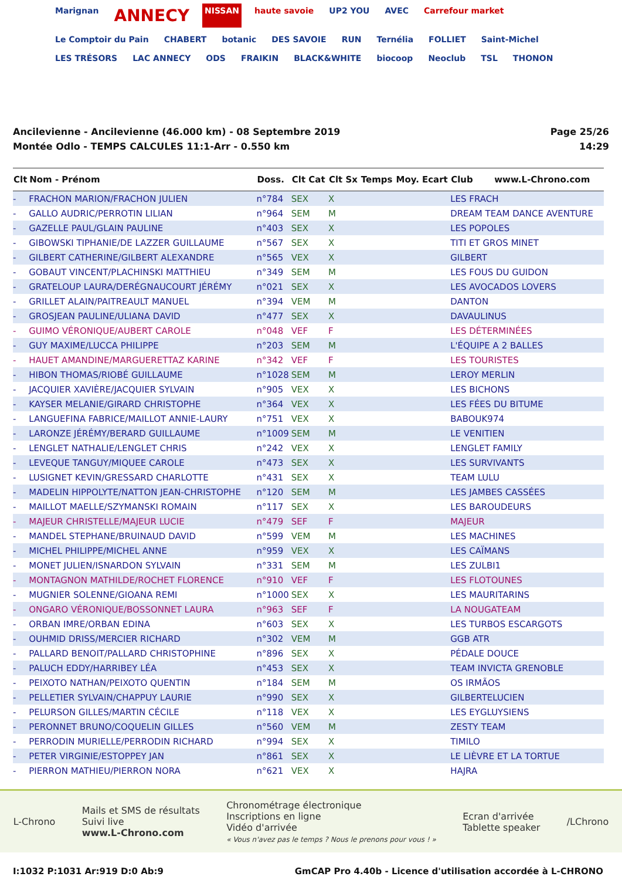Marignan ANNECY NISSAN haute savoie UP2 YOU AVEC Carrefour market Le Comptoir du Pain CHABERT botanic DES SAVOIE RUN Ternélia FOLLIET Saint-Michel LES TRÉSORS LAC ANNECY ODS FRAIKIN BLACK&WHITE biocoop Neoclub TSL THONON
Ancilevienne - Ancilevienne (46.000 km) - 08 Septembre 2019
Montée Odlo - TEMPS CALCULES 11:1-Arr - 0.550 km
Page 25/26
14:29
| Clt | Nom - Prénom | Doss. | Clt Cat | Clt Sx | Temps | Moy. | Ecart | Club www.L-Chrono.com |
| --- | --- | --- | --- | --- | --- | --- | --- | --- |
| - | FRACHON MARION/FRACHON JULIEN | n°784 | SEX | X | | | | LES FRACH |
| - | GALLO AUDRIC/PERROTIN LILIAN | n°964 | SEM | M | | | | DREAM TEAM DANCE AVENTURE |
| - | GAZELLE PAUL/GLAIN PAULINE | n°403 | SEX | X | | | | LES POPOLES |
| - | GIBOWSKI TIPHANIE/DE LAZZER GUILLAUME | n°567 | SEX | X | | | | TITI ET GROS MINET |
| - | GILBERT CATHERINE/GILBERT ALEXANDRE | n°565 | VEX | X | | | | GILBERT |
| - | GOBAUT VINCENT/PLACHINSKI MATTHIEU | n°349 | SEM | M | | | | LES FOUS DU GUIDON |
| - | GRATELOUP LAURA/DERÉGNAUCOURT JÉRÉMY | n°021 | SEX | X | | | | LES AVOCADOS LOVERS |
| - | GRILLET ALAIN/PAITREAULT MANUEL | n°394 | VEM | M | | | | DANTON |
| - | GROSJEAN PAULINE/ULIANA DAVID | n°477 | SEX | X | | | | DAVAULINUS |
| - | GUIMO VÉRONIQUE/AUBERT CAROLE | n°048 | VEF | F | | | | LES DÉTERMINÉES |
| - | GUY MAXIME/LUCCA PHILIPPE | n°203 | SEM | M | | | | L'ÉQUIPE A 2 BALLES |
| - | HAUET AMANDINE/MARGUERETTAZ KARINE | n°342 | VEF | F | | | | LES TOURISTES |
| - | HIBON THOMAS/RIOBÉ GUILLAUME | n°1028 | SEM | M | | | | LEROY MERLIN |
| - | JACQUIER XAVIÈRE/JACQUIER SYLVAIN | n°905 | VEX | X | | | | LES BICHONS |
| - | KAYSER MELANIE/GIRARD CHRISTOPHE | n°364 | VEX | X | | | | LES FÉES DU BITUME |
| - | LANGUEFINA FABRICE/MAILLOT ANNIE-LAURY | n°751 | VEX | X | | | | BABOUK974 |
| - | LARONZE JÉRÉMY/BERARD GUILLAUME | n°1009 | SEM | M | | | | LE VENITIEN |
| - | LENGLET NATHALIE/LENGLET CHRIS | n°242 | VEX | X | | | | LENGLET FAMILY |
| - | LEVEQUE TANGUY/MIQUEE CAROLE | n°473 | SEX | X | | | | LES SURVIVANTS |
| - | LUSIGNET KEVIN/GRESSARD CHARLOTTE | n°431 | SEX | X | | | | TEAM LULU |
| - | MADELIN HIPPOLYTE/NATTON JEAN-CHRISTOPHE | n°120 | SEM | M | | | | LES JAMBES CASSÉES |
| - | MAILLOT MAELLE/SZYMANSKI ROMAIN | n°117 | SEX | X | | | | LES BAROUDEURS |
| - | MAJEUR CHRISTELLE/MAJEUR LUCIE | n°479 | SEF | F | | | | MAJEUR |
| - | MANDEL STEPHANE/BRUINAUD DAVID | n°599 | VEM | M | | | | LES MACHINES |
| - | MICHEL PHILIPPE/MICHEL ANNE | n°959 | VEX | X | | | | LES CAÏMANS |
| - | MONET JULIEN/ISNARDON SYLVAIN | n°331 | SEM | M | | | | LES ZULBI1 |
| - | MONTAGNON MATHILDE/ROCHET FLORENCE | n°910 | VEF | F | | | | LES FLOTOUNES |
| - | MUGNIER SOLENNE/GIOANA REMI | n°1000 | SEX | X | | | | LES MAURITARINS |
| - | ONGARO VÉRONIQUE/BOSSONNET LAURA | n°963 | SEF | F | | | | LA NOUGATEAM |
| - | ORBAN IMRE/ORBAN EDINA | n°603 | SEX | X | | | | LES TURBOS ESCARGOTS |
| - | OUHMID DRISS/MERCIER RICHARD | n°302 | VEM | M | | | | GGB ATR |
| - | PALLARD BENOIT/PALLARD CHRISTOPHINE | n°896 | SEX | X | | | | PÉDALE DOUCE |
| - | PALUCH EDDY/HARRIBEY LÉA | n°453 | SEX | X | | | | TEAM INVICTA GRENOBLE |
| - | PEIXOTO NATHAN/PEIXOTO QUENTIN | n°184 | SEM | M | | | | OS IRMÃOS |
| - | PELLETIER SYLVAIN/CHAPPUY LAURIE | n°990 | SEX | X | | | | GILBERTELUCIEN |
| - | PELURSON GILLES/MARTIN CÉCILE | n°118 | VEX | X | | | | LES EYGLUYSIENS |
| - | PERONNET BRUNO/COQUELIN GILLES | n°560 | VEM | M | | | | ZESTY TEAM |
| - | PERRODIN MURIELLE/PERRODIN RICHARD | n°994 | SEX | X | | | | TIMILO |
| - | PETER VIRGINIE/ESTOPPEY JAN | n°861 | SEX | X | | | | LE LIÈVRE ET LA TORTUE |
| - | PIERRON MATHIEU/PIERRON NORA | n°621 | VEX | X | | | | HAJRA |
L-Chrono
Mails et SMS de résultats
Suivi live
www.L-Chrono.com
Chronométrage électronique
Inscriptions en ligne
Vidéo d'arrivée
« Vous n'avez pas le temps ? Nous le prenons pour vous ! »
Ecran d'arrivée
Tablette speaker
/LChrono
I:1032 P:1031 Ar:919 D:0 Ab:9 GmCAP Pro 4.40b - Licence d'utilisation accordée à L-CHRONO